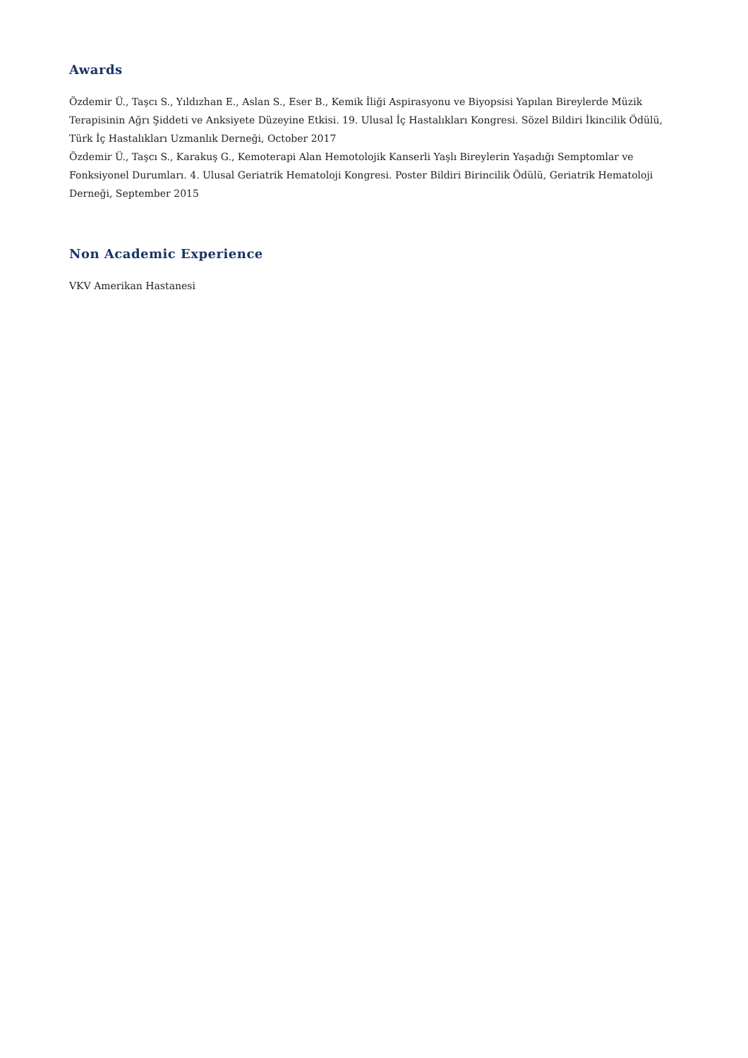Awards
Özdemir Ü., Taşcı S., Yıldızhan E., Aslan S., Eser B., Kemik İliği Aspirasyonu ve Biyopsisi Yapılan Bireylerde Müzik Terapisinin Ağrı Şiddeti ve Anksiyete Düzeyine Etkisi. 19. Ulusal İç Hastalıkları Kongresi. Sözel Bildiri İkincilik Ödülü, Türk İç Hastalıkları Uzmanlık Derneği, October 2017
Özdemir Ü., Taşcı S., Karakuş G., Kemoterapi Alan Hemotolojik Kanserli Yaşlı Bireylerin Yaşadığı Semptomlar ve Fonksiyonel Durumları. 4. Ulusal Geriatrik Hematoloji Kongresi. Poster Bildiri Birincilik Ödülü, Geriatrik Hematoloji Derneği, September 2015
Non Academic Experience
VKV Amerikan Hastanesi